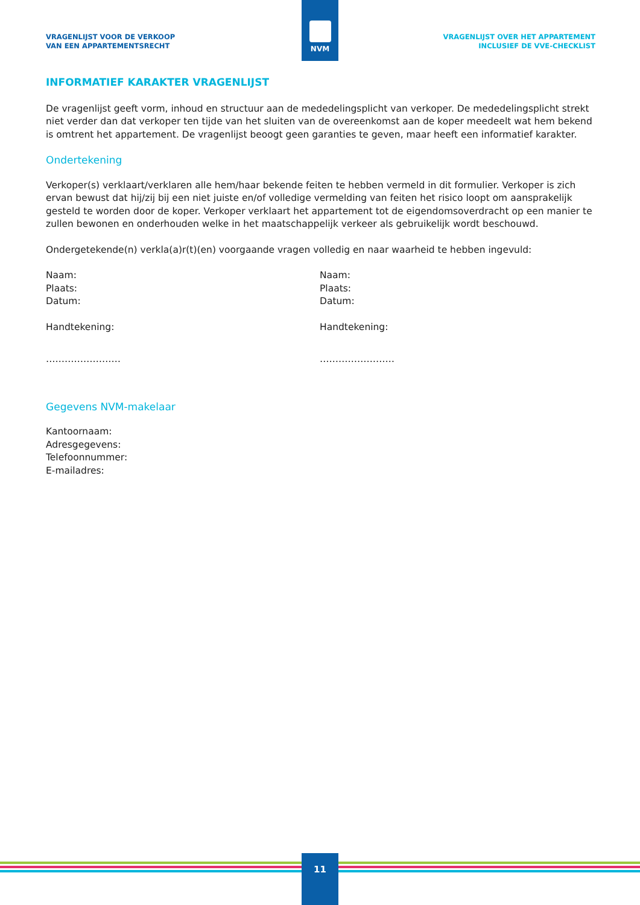NVM
VRAGENLIJST VOOR DE VERKOOP
VAN EEN APPARTEMENTSRECHT
VRAGENLIJST OVER HET APPARTEMENT
INCLUSIEF DE VVE-CHECKLIST
INFORMATIEF KARAKTER VRAGENLIJST
De vragenlijst geeft vorm, inhoud en structuur aan de mededelingsplicht van verkoper. De mededelingsplicht strekt niet verder dan dat verkoper ten tijde van het sluiten van de overeenkomst aan de koper meedeelt wat hem bekend is omtrent het appartement. De vragenlijst beoogt geen garanties te geven, maar heeft een informatief karakter.
Ondertekening
Verkoper(s) verklaart/verklaren alle hem/haar bekende feiten te hebben vermeld in dit formulier. Verkoper is zich ervan bewust dat hij/zij bij een niet juiste en/of volledige vermelding van feiten het risico loopt om aansprakelijk gesteld te worden door de koper. Verkoper verklaart het appartement tot de eigendomsoverdracht op een manier te zullen bewonen en onderhouden welke in het maatschappelijk verkeer als gebruikelijk wordt beschouwd.
Ondergetekende(n) verkla(a)r(t)(en) voorgaande vragen volledig en naar waarheid te hebben ingevuld:
Naam:
Plaats:
Datum:
Handtekening:
……………………
Naam:
Plaats:
Datum:
Handtekening:
……………………
Gegevens NVM-makelaar
Kantoornaam:
Adresgegevens:
Telefoonnummer:
E-mailadres:
11